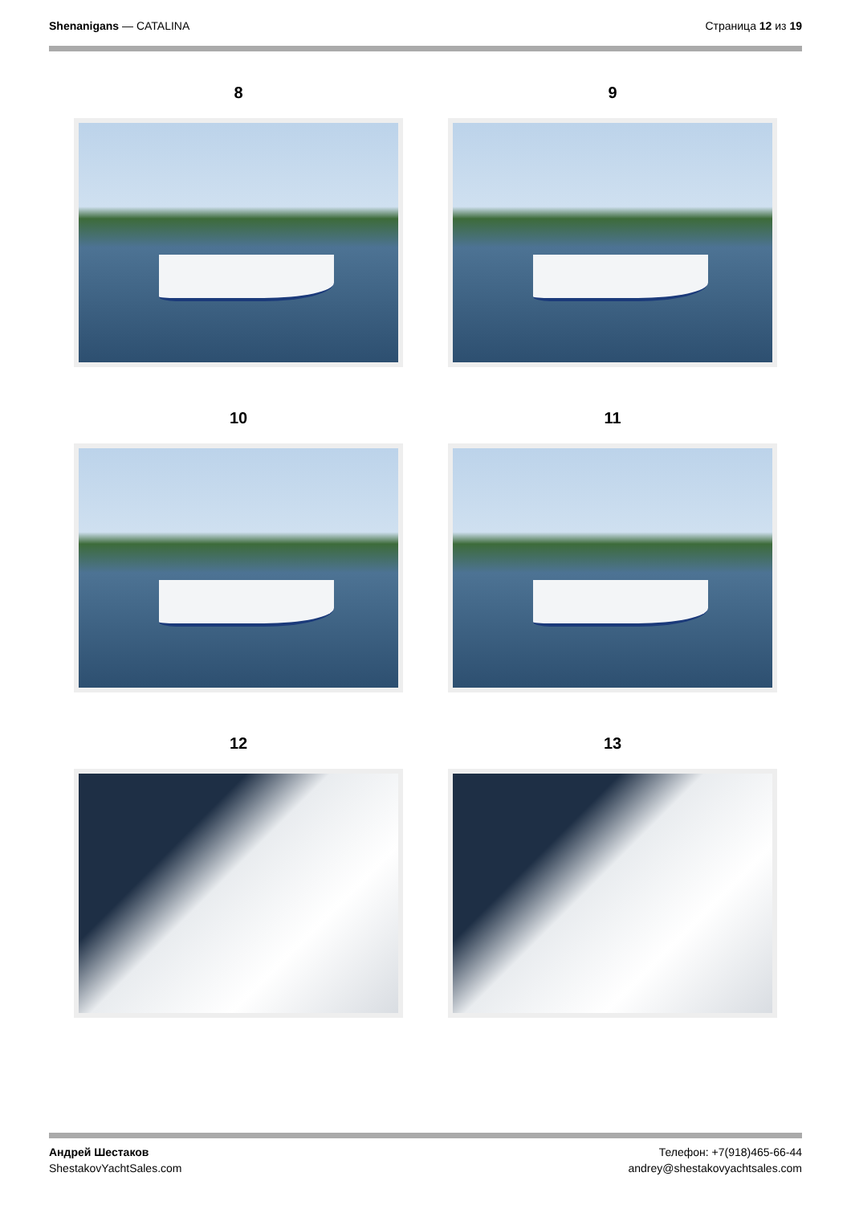Shenanigans — CATALINA Страница 12 из 19
8
9
10
11
12
13
Андрей Шестаков
ShestakovYachtSales.com
Телефон: +7(918)465-66-44
andrey@shestakovyachtsales.com